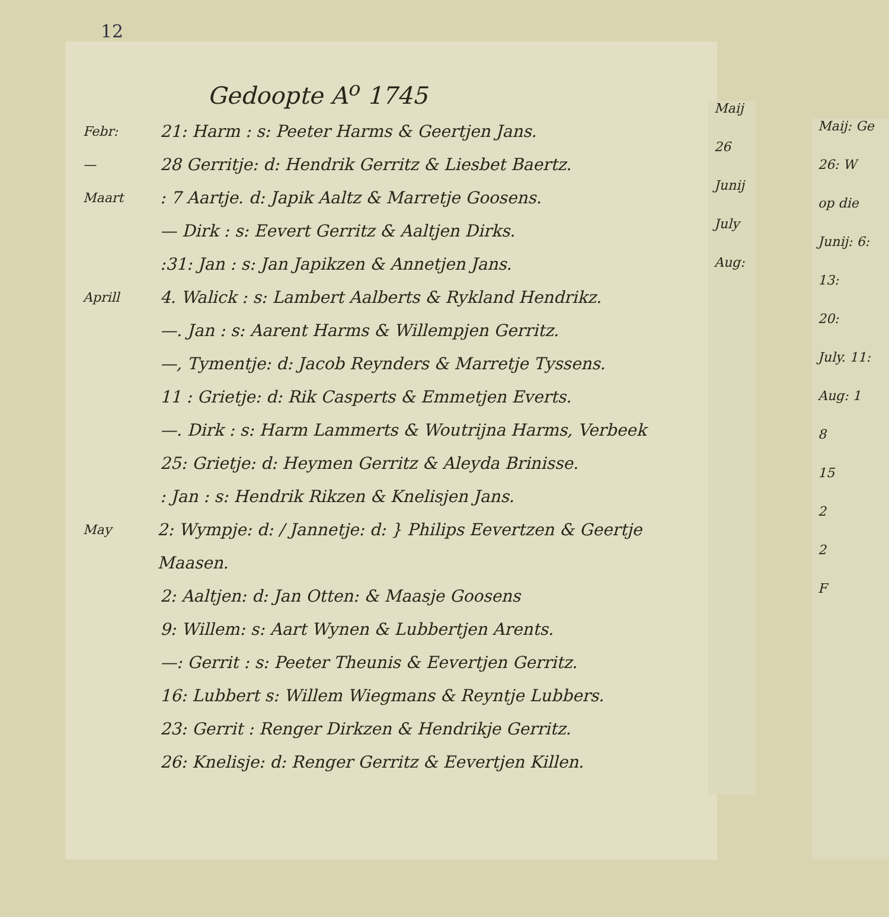12
Gedoopte A<sup>o</sup> 1745
Febr: 21: Harm : s: Peeter Harms & Geertjen Jans.
— 28 Gerritje: d: Hendrik Gerritz & Liesbet Baertz.
Maart: 7 Aartje. d: Japik Aaltz & Marretje Goosens.
— Dirk : s: Eevert Gerritz & Aaltjen Dirks.
:31: Jan : s: Jan Japikzen & Annetjen Jans.
Aprill 4. Walick : s: Lambert Aalberts & Rykland Hendrikz.
—. Jan : s: Aarent Harms & Willempjen Gerritz.
—, Tymentje: d: Jacob Reynders & Marretje Tyssens.
11 : Grietje: d: Rik Casperts & Emmetjen Everts.
—. Dirk : s: Harm Lammerts & Woutrijna Harms, Verbeek
25: Grietje: d: Heymen Gerritz & Aleyda Brinisse.
: Jan : s: Hendrik Rikzen & Knelisjen Jans.
May 2: Wympje: d: / Jannetje: d: } Philips Eevertzen & Geertje Maasen.
2: Aaltjen: d: Jan Otten: & Maasje Goosens
9: Willem: s: Aart Wynen & Lubbertjen Arents.
—: Gerrit : s: Peeter Theunis & Eevertjen Gerritz.
16: Lubbert s: Willem Wiegmans & Reyntje Lubbers.
23: Gerrit : Renger Dirkzen & Hendrikje Gerritz.
26: Knelisje: d: Renger Gerritz & Eevertjen Killen.
Maij
26
Junij
July
Aug:
Maij: Ge
26: W
op die
Junij: 6:
13:
20:
July. 11:
Aug: 1
8
15
2
2
F